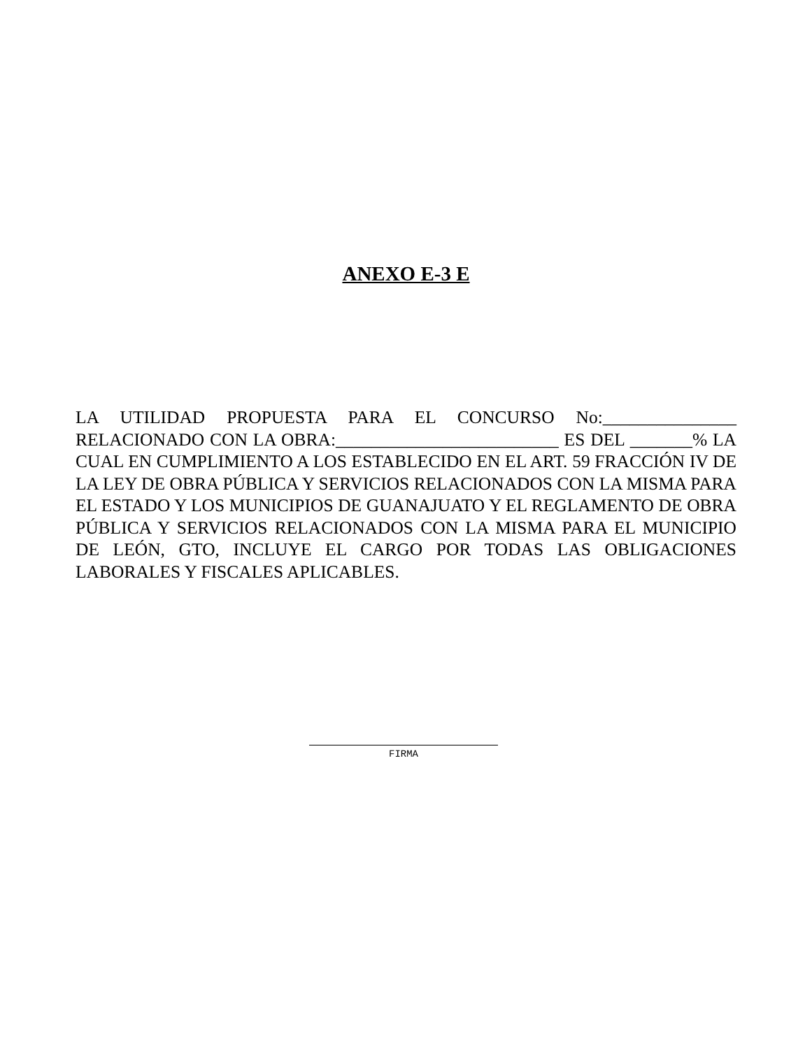ANEXO E-3 E
LA UTILIDAD PROPUESTA PARA EL CONCURSO No:_______________ RELACIONADO CON LA OBRA:_________________________ ES DEL _______% LA CUAL EN CUMPLIMIENTO A LOS ESTABLECIDO EN EL ART. 59 FRACCIÓN IV DE LA LEY DE OBRA PÚBLICA Y SERVICIOS RELACIONADOS CON LA MISMA PARA EL ESTADO Y LOS MUNICIPIOS DE GUANAJUATO Y EL REGLAMENTO DE OBRA PÚBLICA Y SERVICIOS RELACIONADOS CON LA MISMA PARA EL MUNICIPIO DE LEÓN, GTO, INCLUYE EL CARGO POR TODAS LAS OBLIGACIONES LABORALES Y FISCALES APLICABLES.
FIRMA